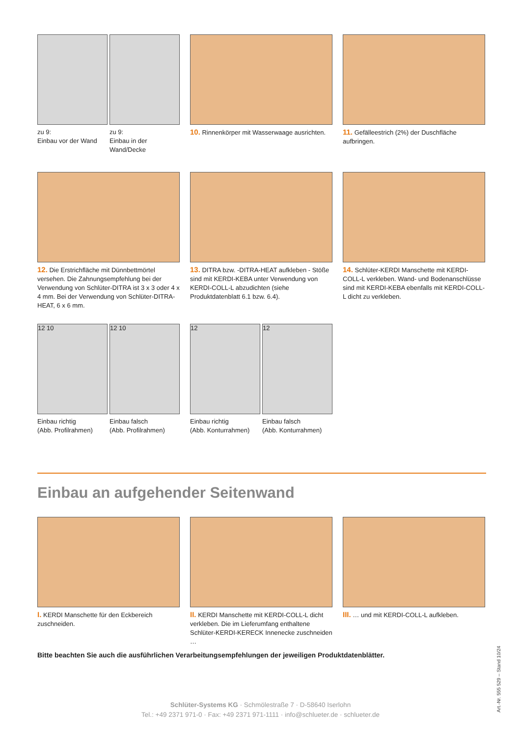zu 9:
Einbau vor der Wand
zu 9:
Einbau in der Wand/Decke
10. Rinnenkörper mit Wasserwaage ausrichten.
11. Gefälleestrich (2%) der Duschfläche aufbringen.
12. Die Erstrichfläche mit Dünnbettmörtel versehen. Die Zahnungsempfehlung bei der Verwendung von Schlüter-DITRA ist 3 x 3 oder 4 x 4 mm. Bei der Verwendung von Schlüter-DITRA-HEAT, 6 x 6 mm.
13. DITRA bzw. -DITRA-HEAT aufkleben - Stöße sind mit KERDI-KEBA unter Verwendung von KERDI-COLL-L abzudichten (siehe Produktdatenblatt 6.1 bzw. 6.4).
14. Schlüter-KERDI Manschette mit KERDI-COLL-L verkleben. Wand- und Bodenanschlüsse sind mit KERDI-KEBA ebenfalls mit KERDI-COLL-L dicht zu verkleben.
12 10
Einbau richtig
(Abb. Profilrahmen)
12 10
Einbau falsch
(Abb. Profilrahmen)
12
Einbau richtig
(Abb. Konturrahmen)
12
Einbau falsch
(Abb. Konturrahmen)
Einbau an aufgehender Seitenwand
I. KERDI Manschette für den Eckbereich zuschneiden.
II. KERDI Manschette mit KERDI-COLL-L dicht verkleben. Die im Lieferumfang enthaltene Schlüter-KERDI-KERECK Innenecke zuschneiden …
III. … und mit KERDI-COLL-L aufkleben.
Bitte beachten Sie auch die ausführlichen Verarbeitungsempfehlungen der jeweiligen Produktdatenblätter.
Schlüter-Systems KG · Schmölestraße 7 · D-58640 Iserlohn
Tel.: +49 2371 971-0 · Fax: +49 2371 971-1111 · info@schlueter.de · schlueter.de
Art.-Nr. 555 529 – Stand 10/24